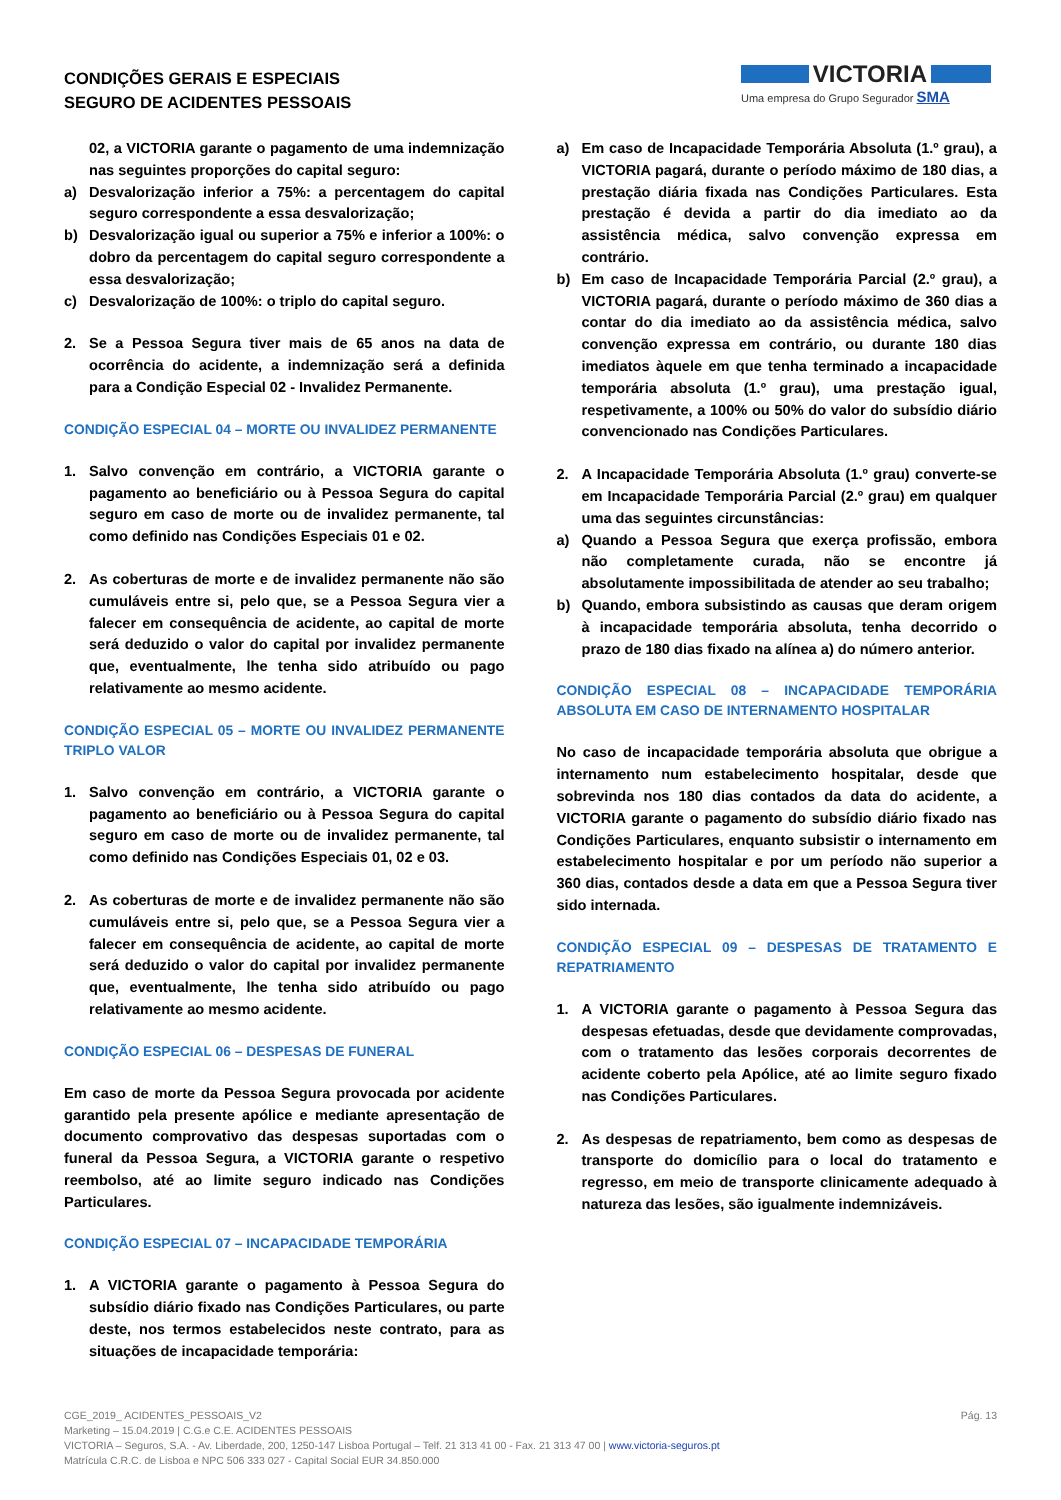CONDIÇÕES GERAIS E ESPECIAIS
SEGURO DE ACIDENTES PESSOAIS
VICTORIA
Uma empresa do Grupo Segurador SMA
02, a VICTORIA garante o pagamento de uma indemnização nas seguintes proporções do capital seguro:
a) Desvalorização inferior a 75%: a percentagem do capital seguro correspondente a essa desvalorização;
b) Desvalorização igual ou superior a 75% e inferior a 100%: o dobro da percentagem do capital seguro correspondente a essa desvalorização;
c) Desvalorização de 100%: o triplo do capital seguro.
2. Se a Pessoa Segura tiver mais de 65 anos na data de ocorrência do acidente, a indemnização será a definida para a Condição Especial 02 - Invalidez Permanente.
CONDIÇÃO ESPECIAL 04 – MORTE OU INVALIDEZ PERMANENTE
1. Salvo convenção em contrário, a VICTORIA garante o pagamento ao beneficiário ou à Pessoa Segura do capital seguro em caso de morte ou de invalidez permanente, tal como definido nas Condições Especiais 01 e 02.
2. As coberturas de morte e de invalidez permanente não são cumuláveis entre si, pelo que, se a Pessoa Segura vier a falecer em consequência de acidente, ao capital de morte será deduzido o valor do capital por invalidez permanente que, eventualmente, lhe tenha sido atribuído ou pago relativamente ao mesmo acidente.
CONDIÇÃO ESPECIAL 05 – MORTE OU INVALIDEZ PERMANENTE TRIPLO VALOR
1. Salvo convenção em contrário, a VICTORIA garante o pagamento ao beneficiário ou à Pessoa Segura do capital seguro em caso de morte ou de invalidez permanente, tal como definido nas Condições Especiais 01, 02 e 03.
2. As coberturas de morte e de invalidez permanente não são cumuláveis entre si, pelo que, se a Pessoa Segura vier a falecer em consequência de acidente, ao capital de morte será deduzido o valor do capital por invalidez permanente que, eventualmente, lhe tenha sido atribuído ou pago relativamente ao mesmo acidente.
CONDIÇÃO ESPECIAL 06 – DESPESAS DE FUNERAL
Em caso de morte da Pessoa Segura provocada por acidente garantido pela presente apólice e mediante apresentação de documento comprovativo das despesas suportadas com o funeral da Pessoa Segura, a VICTORIA garante o respetivo reembolso, até ao limite seguro indicado nas Condições Particulares.
CONDIÇÃO ESPECIAL 07 – INCAPACIDADE TEMPORÁRIA
1. A VICTORIA garante o pagamento à Pessoa Segura do subsídio diário fixado nas Condições Particulares, ou parte deste, nos termos estabelecidos neste contrato, para as situações de incapacidade temporária:
a) Em caso de Incapacidade Temporária Absoluta (1.º grau), a VICTORIA pagará, durante o período máximo de 180 dias, a prestação diária fixada nas Condições Particulares. Esta prestação é devida a partir do dia imediato ao da assistência médica, salvo convenção expressa em contrário.
b) Em caso de Incapacidade Temporária Parcial (2.º grau), a VICTORIA pagará, durante o período máximo de 360 dias a contar do dia imediato ao da assistência médica, salvo convenção expressa em contrário, ou durante 180 dias imediatos àquele em que tenha terminado a incapacidade temporária absoluta (1.º grau), uma prestação igual, respetivamente, a 100% ou 50% do valor do subsídio diário convencionado nas Condições Particulares.
2. A Incapacidade Temporária Absoluta (1.º grau) converte-se em Incapacidade Temporária Parcial (2.º grau) em qualquer uma das seguintes circunstâncias:
a) Quando a Pessoa Segura que exerça profissão, embora não completamente curada, não se encontre já absolutamente impossibilitada de atender ao seu trabalho;
b) Quando, embora subsistindo as causas que deram origem à incapacidade temporária absoluta, tenha decorrido o prazo de 180 dias fixado na alínea a) do número anterior.
CONDIÇÃO ESPECIAL 08 – INCAPACIDADE TEMPORÁRIA ABSOLUTA EM CASO DE INTERNAMENTO HOSPITALAR
No caso de incapacidade temporária absoluta que obrigue a internamento num estabelecimento hospitalar, desde que sobrevinda nos 180 dias contados da data do acidente, a VICTORIA garante o pagamento do subsídio diário fixado nas Condições Particulares, enquanto subsistir o internamento em estabelecimento hospitalar e por um período não superior a 360 dias, contados desde a data em que a Pessoa Segura tiver sido internada.
CONDIÇÃO ESPECIAL 09 – DESPESAS DE TRATAMENTO E REPATRIAMENTO
1. A VICTORIA garante o pagamento à Pessoa Segura das despesas efetuadas, desde que devidamente comprovadas, com o tratamento das lesões corporais decorrentes de acidente coberto pela Apólice, até ao limite seguro fixado nas Condições Particulares.
2. As despesas de repatriamento, bem como as despesas de transporte do domicílio para o local do tratamento e regresso, em meio de transporte clinicamente adequado à natureza das lesões, são igualmente indemnizáveis.
CGE_2019_ ACIDENTES_PESSOAIS_V2 Pág. 13
Marketing – 15.04.2019 | C.G.e C.E. ACIDENTES PESSOAIS
VICTORIA – Seguros, S.A. - Av. Liberdade, 200, 1250-147 Lisboa Portugal – Telf. 21 313 41 00 - Fax. 21 313 47 00 | www.victoria-seguros.pt
Matrícula C.R.C. de Lisboa e NPC 506 333 027 - Capital Social EUR 34.850.000